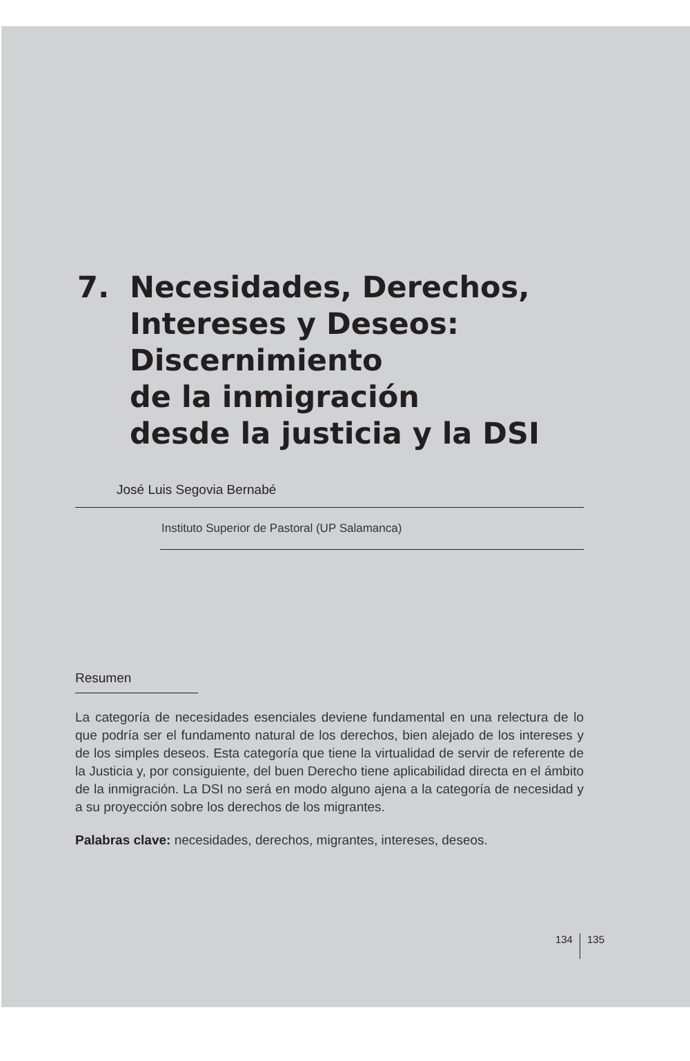7. Necesidades, Derechos,
Intereses y Deseos:
Discernimiento
de la inmigración
desde la justicia y la DSI
José Luis Segovia Bernabé
Instituto Superior de Pastoral (UP Salamanca)
Resumen
La categoría de necesidades esenciales deviene fundamental en una relectura de lo que podría ser el fundamento natural de los derechos, bien alejado de los intereses y de los simples deseos. Esta categoría que tiene la virtualidad de servir de referente de la Justicia y, por consiguiente, del buen Derecho tiene aplicabilidad directa en el ámbito de la inmigración. La DSI no será en modo alguno ajena a la categoría de necesidad y a su proyección sobre los derechos de los migrantes.
Palabras clave: necesidades, derechos, migrantes, intereses, deseos.
134 135